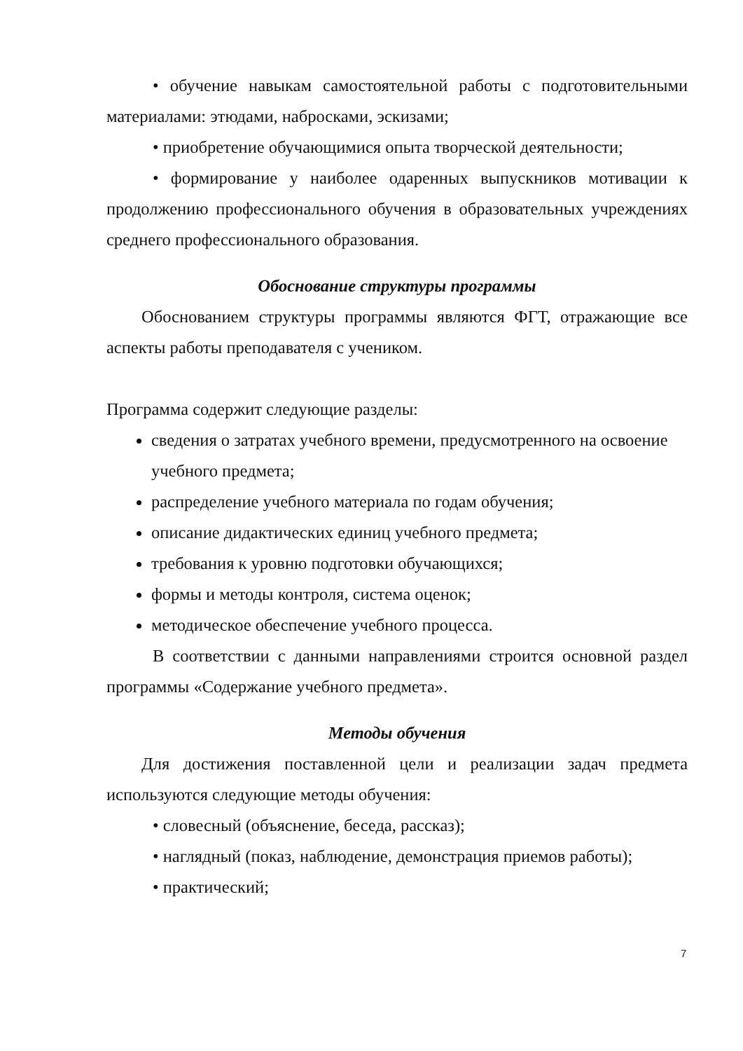• обучение навыкам самостоятельной работы с подготовительными материалами: этюдами, набросками, эскизами;
• приобретение обучающимися опыта творческой деятельности;
• формирование у наиболее одаренных выпускников мотивации к продолжению профессионального обучения в образовательных учреждениях среднего профессионального образования.
Обоснование структуры программы
Обоснованием структуры программы являются ФГТ, отражающие все аспекты работы преподавателя с учеником.
Программа содержит следующие разделы:
сведения о затратах учебного времени, предусмотренного на освоение учебного предмета;
распределение учебного материала по годам обучения;
описание дидактических единиц учебного предмета;
требования к уровню подготовки обучающихся;
формы и методы контроля, система оценок;
методическое обеспечение учебного процесса.
В соответствии с данными направлениями строится основной раздел программы «Содержание учебного предмета».
Методы обучения
Для достижения поставленной цели и реализации задач предмета используются следующие методы обучения:
• словесный (объяснение, беседа, рассказ);
• наглядный (показ, наблюдение, демонстрация приемов работы);
• практический;
7